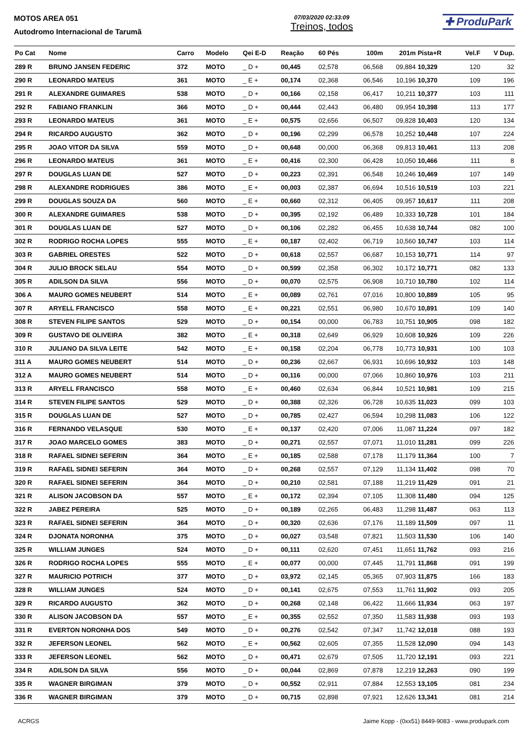MOTOS AREA 051
Autodromo Internacional de Tarumã
07/03/2020 02:33:09
Treinos, todos
✚ ProduPark
| Po Cat | Nome | Carro | Modelo | Qei E-D | Reação | 60 Pés | 100m | 201m | Pista+R | Vel.F | V Dup. |
| --- | --- | --- | --- | --- | --- | --- | --- | --- | --- | --- | --- |
| 289 R | BRUNO JANSEN FEDERIC | 372 | MOTO | _ D + | 00,445 | 02,578 | 06,568 | 09,884 | 10,329 | 120 | 32 |
| 290 R | LEONARDO MATEUS | 361 | MOTO | _ E + | 00,174 | 02,368 | 06,546 | 10,196 | 10,370 | 109 | 196 |
| 291 R | ALEXANDRE GUIMARES | 538 | MOTO | _ D + | 00,166 | 02,158 | 06,417 | 10,211 | 10,377 | 103 | 111 |
| 292 R | FABIANO FRANKLIN | 366 | MOTO | _ D + | 00,444 | 02,443 | 06,480 | 09,954 | 10,398 | 113 | 177 |
| 293 R | LEONARDO MATEUS | 361 | MOTO | _ E + | 00,575 | 02,656 | 06,507 | 09,828 | 10,403 | 120 | 134 |
| 294 R | RICARDO AUGUSTO | 362 | MOTO | _ D + | 00,196 | 02,299 | 06,578 | 10,252 | 10,448 | 107 | 224 |
| 295 R | JOAO VITOR DA SILVA | 559 | MOTO | _ D + | 00,648 | 00,000 | 06,368 | 09,813 | 10,461 | 113 | 208 |
| 296 R | LEONARDO MATEUS | 361 | MOTO | _ E + | 00,416 | 02,300 | 06,428 | 10,050 | 10,466 | 111 | 8 |
| 297 R | DOUGLAS LUAN DE | 527 | MOTO | _ D + | 00,223 | 02,391 | 06,548 | 10,246 | 10,469 | 107 | 149 |
| 298 R | ALEXANDRE RODRIGUES | 386 | MOTO | _ E + | 00,003 | 02,387 | 06,694 | 10,516 | 10,519 | 103 | 221 |
| 299 R | DOUGLAS SOUZA DA | 560 | MOTO | _ E + | 00,660 | 02,312 | 06,405 | 09,957 | 10,617 | 111 | 208 |
| 300 R | ALEXANDRE GUIMARES | 538 | MOTO | _ D + | 00,395 | 02,192 | 06,489 | 10,333 | 10,728 | 101 | 184 |
| 301 R | DOUGLAS LUAN DE | 527 | MOTO | _ D + | 00,106 | 02,282 | 06,455 | 10,638 | 10,744 | 082 | 100 |
| 302 R | RODRIGO ROCHA LOPES | 555 | MOTO | _ E + | 00,187 | 02,402 | 06,719 | 10,560 | 10,747 | 103 | 114 |
| 303 R | GABRIEL ORESTES | 522 | MOTO | _ D + | 00,618 | 02,557 | 06,687 | 10,153 | 10,771 | 114 | 97 |
| 304 R | JULIO BROCK SELAU | 554 | MOTO | _ D + | 00,599 | 02,358 | 06,302 | 10,172 | 10,771 | 082 | 133 |
| 305 R | ADILSON DA SILVA | 556 | MOTO | _ D + | 00,070 | 02,575 | 06,908 | 10,710 | 10,780 | 102 | 114 |
| 306 A | MAURO GOMES NEUBERT | 514 | MOTO | _ E + | 00,089 | 02,761 | 07,016 | 10,800 | 10,889 | 105 | 95 |
| 307 R | ARYELL FRANCISCO | 558 | MOTO | _ E + | 00,221 | 02,551 | 06,980 | 10,670 | 10,891 | 109 | 140 |
| 308 R | STEVEN FILIPE SANTOS | 529 | MOTO | _ D + | 00,154 | 00,000 | 06,783 | 10,751 | 10,905 | 098 | 182 |
| 309 R | GUSTAVO DE OLIVEIRA | 382 | MOTO | _ E + | 00,318 | 02,649 | 06,929 | 10,608 | 10,926 | 109 | 226 |
| 310 R | JULIANO DA SILVA LEITE | 542 | MOTO | _ E + | 00,158 | 02,204 | 06,778 | 10,773 | 10,931 | 100 | 103 |
| 311 A | MAURO GOMES NEUBERT | 514 | MOTO | _ D + | 00,236 | 02,667 | 06,931 | 10,696 | 10,932 | 103 | 148 |
| 312 A | MAURO GOMES NEUBERT | 514 | MOTO | _ D + | 00,116 | 00,000 | 07,066 | 10,860 | 10,976 | 103 | 211 |
| 313 R | ARYELL FRANCISCO | 558 | MOTO | _ E + | 00,460 | 02,634 | 06,844 | 10,521 | 10,981 | 109 | 215 |
| 314 R | STEVEN FILIPE SANTOS | 529 | MOTO | _ D + | 00,388 | 02,326 | 06,728 | 10,635 | 11,023 | 099 | 103 |
| 315 R | DOUGLAS LUAN DE | 527 | MOTO | _ D + | 00,785 | 02,427 | 06,594 | 10,298 | 11,083 | 106 | 122 |
| 316 R | FERNANDO VELASQUE | 530 | MOTO | _ E + | 00,137 | 02,420 | 07,006 | 11,087 | 11,224 | 097 | 182 |
| 317 R | JOAO MARCELO GOMES | 383 | MOTO | _ D + | 00,271 | 02,557 | 07,071 | 11,010 | 11,281 | 099 | 226 |
| 318 R | RAFAEL SIDNEI SEFERIN | 364 | MOTO | _ E + | 00,185 | 02,588 | 07,178 | 11,179 | 11,364 | 100 | 7 |
| 319 R | RAFAEL SIDNEI SEFERIN | 364 | MOTO | _ D + | 00,268 | 02,557 | 07,129 | 11,134 | 11,402 | 098 | 70 |
| 320 R | RAFAEL SIDNEI SEFERIN | 364 | MOTO | _ D + | 00,210 | 02,581 | 07,188 | 11,219 | 11,429 | 091 | 21 |
| 321 R | ALISON JACOBSON DA | 557 | MOTO | _ E + | 00,172 | 02,394 | 07,105 | 11,308 | 11,480 | 094 | 125 |
| 322 R | JABEZ PEREIRA | 525 | MOTO | _ D + | 00,189 | 02,265 | 06,483 | 11,298 | 11,487 | 063 | 113 |
| 323 R | RAFAEL SIDNEI SEFERIN | 364 | MOTO | _ D + | 00,320 | 02,636 | 07,176 | 11,189 | 11,509 | 097 | 11 |
| 324 R | DJONATA NORONHA | 375 | MOTO | _ D + | 00,027 | 03,548 | 07,821 | 11,503 | 11,530 | 106 | 140 |
| 325 R | WILLIAM JUNGES | 524 | MOTO | _ D + | 00,111 | 02,620 | 07,451 | 11,651 | 11,762 | 093 | 216 |
| 326 R | RODRIGO ROCHA LOPES | 555 | MOTO | _ E + | 00,077 | 00,000 | 07,445 | 11,791 | 11,868 | 091 | 199 |
| 327 R | MAURICIO POTRICH | 377 | MOTO | _ D + | 03,972 | 02,145 | 05,365 | 07,903 | 11,875 | 166 | 183 |
| 328 R | WILLIAM JUNGES | 524 | MOTO | _ D + | 00,141 | 02,675 | 07,553 | 11,761 | 11,902 | 093 | 205 |
| 329 R | RICARDO AUGUSTO | 362 | MOTO | _ D + | 00,268 | 02,148 | 06,422 | 11,666 | 11,934 | 063 | 197 |
| 330 R | ALISON JACOBSON DA | 557 | MOTO | _ E + | 00,355 | 02,552 | 07,350 | 11,583 | 11,938 | 093 | 193 |
| 331 R | EVERTON NORONHA DOS | 549 | MOTO | _ D + | 00,276 | 02,542 | 07,347 | 11,742 | 12,018 | 088 | 193 |
| 332 R | JEFERSON LEONEL | 562 | MOTO | _ E + | 00,562 | 02,605 | 07,355 | 11,528 | 12,090 | 094 | 143 |
| 333 R | JEFERSON LEONEL | 562 | MOTO | _ D + | 00,471 | 02,679 | 07,505 | 11,720 | 12,191 | 093 | 221 |
| 334 R | ADILSON DA SILVA | 556 | MOTO | _ D + | 00,044 | 02,869 | 07,878 | 12,219 | 12,263 | 090 | 199 |
| 335 R | WAGNER BIRGIMAN | 379 | MOTO | _ D + | 00,552 | 02,911 | 07,884 | 12,553 | 13,105 | 081 | 234 |
| 336 R | WAGNER BIRGIMAN | 379 | MOTO | _ D + | 00,715 | 02,898 | 07,921 | 12,626 | 13,341 | 081 | 214 |
ACRGS Jaime Kopp - (0xx51) 8449-9083 - www.produpark.com